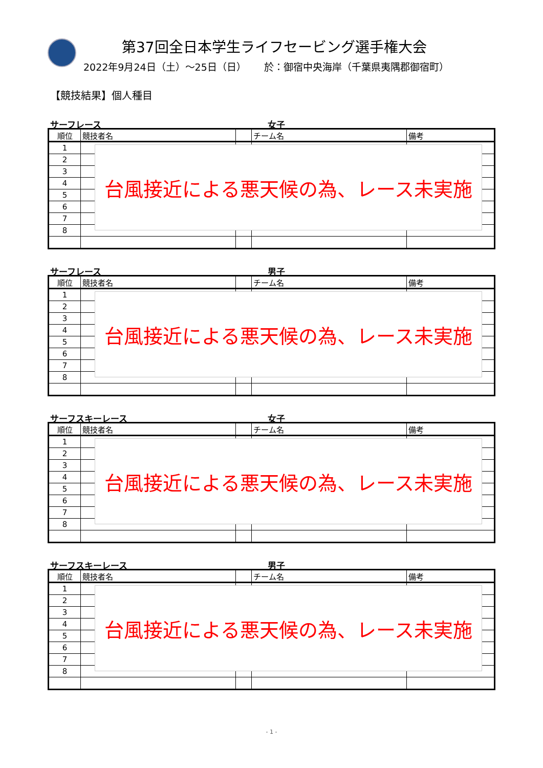第37回全日本学生ライフセービング選手権大会
2022年9月24日（土）～25日（日）　　 於：御宿中央海岸（千葉県夷隅郡御宿町）
【競技結果】個人種目
サーフレース 女子
| 順位 | 競技者名 | | チーム名 | 備考 |
| --- | --- | --- | --- | --- |
| 1 | | | | |
| 2 | | | | |
| 3 | | | | |
| 4 | | | | |
| 5 | | | | |
| 6 | | | | |
| 7 | | | | |
| 8 | | | | |
台風接近による悪天候の為、レース未実施
サーフレース 男子
| 順位 | 競技者名 | | チーム名 | 備考 |
| --- | --- | --- | --- | --- |
| 1 | | | | |
| 2 | | | | |
| 3 | | | | |
| 4 | | | | |
| 5 | | | | |
| 6 | | | | |
| 7 | | | | |
| 8 | | | | |
台風接近による悪天候の為、レース未実施
サーフスキーレース 女子
| 順位 | 競技者名 | | チーム名 | 備考 |
| --- | --- | --- | --- | --- |
| 1 | | | | |
| 2 | | | | |
| 3 | | | | |
| 4 | | | | |
| 5 | | | | |
| 6 | | | | |
| 7 | | | | |
| 8 | | | | |
台風接近による悪天候の為、レース未実施
サーフスキーレース 男子
| 順位 | 競技者名 | | チーム名 | 備考 |
| --- | --- | --- | --- | --- |
| 1 | | | | |
| 2 | | | | |
| 3 | | | | |
| 4 | | | | |
| 5 | | | | |
| 6 | | | | |
| 7 | | | | |
| 8 | | | | |
台風接近による悪天候の為、レース未実施
- 1 -